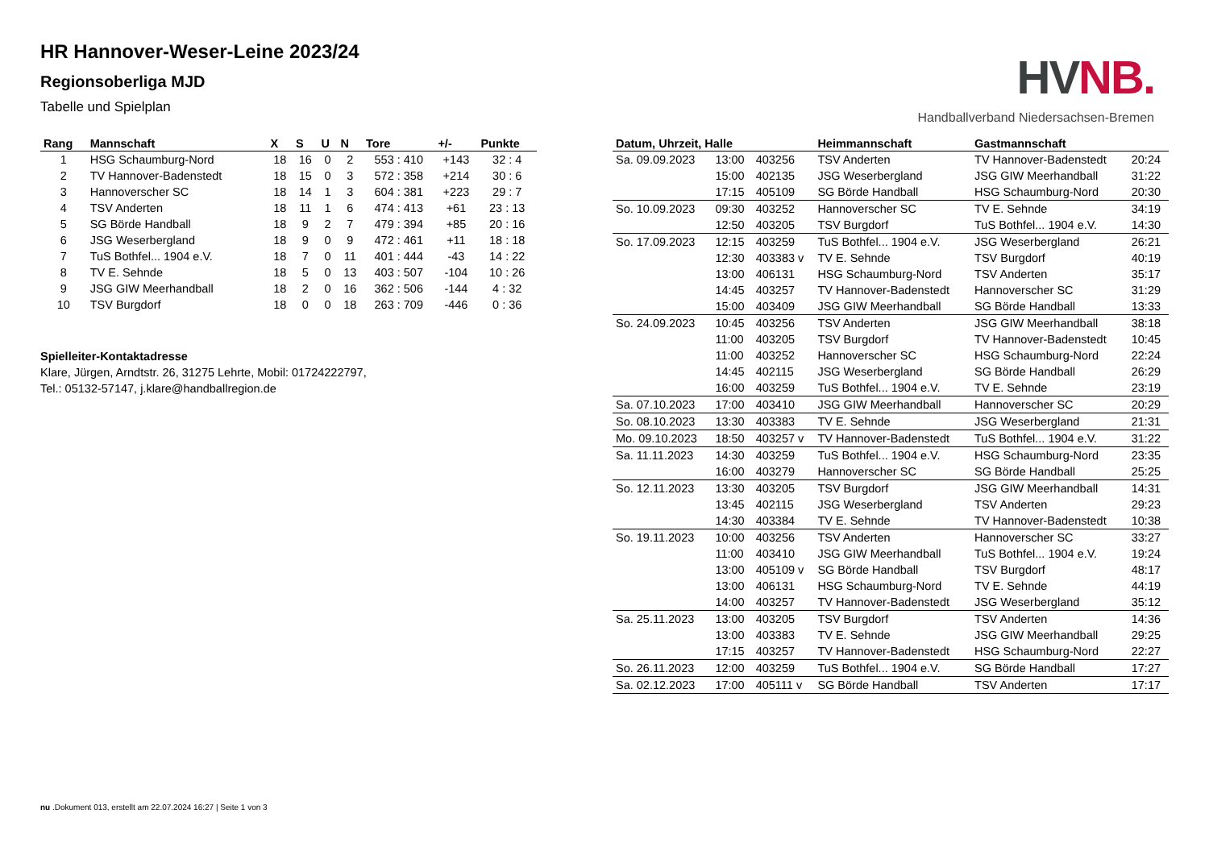HR Hannover-Weser-Leine 2023/24
Regionsoberliga MJD
Tabelle und Spielplan
HV NB.
Handballverband Niedersachsen-Bremen
| Rang | Mannschaft | X | S | U | N | Tore | +/- | Punkte |
| --- | --- | --- | --- | --- | --- | --- | --- | --- |
| 1 | HSG Schaumburg-Nord | 18 | 16 | 0 | 2 | 553 : 410 | +143 | 32 : 4 |
| 2 | TV Hannover-Badenstedt | 18 | 15 | 0 | 3 | 572 : 358 | +214 | 30 : 6 |
| 3 | Hannoverscher SC | 18 | 14 | 1 | 3 | 604 : 381 | +223 | 29 : 7 |
| 4 | TSV Anderten | 18 | 11 | 1 | 6 | 474 : 413 | +61 | 23 : 13 |
| 5 | SG Börde Handball | 18 | 9 | 2 | 7 | 479 : 394 | +85 | 20 : 16 |
| 6 | JSG Weserbergland | 18 | 9 | 0 | 9 | 472 : 461 | +11 | 18 : 18 |
| 7 | TuS Bothfel... 1904 e.V. | 18 | 7 | 0 | 11 | 401 : 444 | -43 | 14 : 22 |
| 8 | TV E. Sehnde | 18 | 5 | 0 | 13 | 403 : 507 | -104 | 10 : 26 |
| 9 | JSG GIW Meerhandball | 18 | 2 | 0 | 16 | 362 : 506 | -144 | 4 : 32 |
| 10 | TSV Burgdorf | 18 | 0 | 0 | 18 | 263 : 709 | -446 | 0 : 36 |
Spielleiter-Kontaktadresse
Klare, Jürgen, Arndtstr. 26, 31275 Lehrte, Mobil: 01724222797,
Tel.: 05132-57147, j.klare@handballregion.de
| Datum, Uhrzeit, Halle | | | Heimmannschaft | Gastmannschaft | |
| --- | --- | --- | --- | --- | --- |
| Sa. 09.09.2023 | 13:00 | 403256 | TSV Anderten | TV Hannover-Badenstedt | 20:24 |
| | 15:00 | 402135 | JSG Weserbergland | JSG GIW Meerhandball | 31:22 |
| | 17:15 | 405109 | SG Börde Handball | HSG Schaumburg-Nord | 20:30 |
| So. 10.09.2023 | 09:30 | 403252 | Hannoverscher SC | TV E. Sehnde | 34:19 |
| | 12:50 | 403205 | TSV Burgdorf | TuS Bothfel... 1904 e.V. | 14:30 |
| So. 17.09.2023 | 12:15 | 403259 | TuS Bothfel... 1904 e.V. | JSG Weserbergland | 26:21 |
| | 12:30 | 403383 v | TV E. Sehnde | TSV Burgdorf | 40:19 |
| | 13:00 | 406131 | HSG Schaumburg-Nord | TSV Anderten | 35:17 |
| | 14:45 | 403257 | TV Hannover-Badenstedt | Hannoverscher SC | 31:29 |
| | 15:00 | 403409 | JSG GIW Meerhandball | SG Börde Handball | 13:33 |
| So. 24.09.2023 | 10:45 | 403256 | TSV Anderten | JSG GIW Meerhandball | 38:18 |
| | 11:00 | 403205 | TSV Burgdorf | TV Hannover-Badenstedt | 10:45 |
| | 11:00 | 403252 | Hannoverscher SC | HSG Schaumburg-Nord | 22:24 |
| | 14:45 | 402115 | JSG Weserbergland | SG Börde Handball | 26:29 |
| | 16:00 | 403259 | TuS Bothfel... 1904 e.V. | TV E. Sehnde | 23:19 |
| Sa. 07.10.2023 | 17:00 | 403410 | JSG GIW Meerhandball | Hannoverscher SC | 20:29 |
| So. 08.10.2023 | 13:30 | 403383 | TV E. Sehnde | JSG Weserbergland | 21:31 |
| Mo. 09.10.2023 | 18:50 | 403257 v | TV Hannover-Badenstedt | TuS Bothfel... 1904 e.V. | 31:22 |
| Sa. 11.11.2023 | 14:30 | 403259 | TuS Bothfel... 1904 e.V. | HSG Schaumburg-Nord | 23:35 |
| | 16:00 | 403279 | Hannoverscher SC | SG Börde Handball | 25:25 |
| So. 12.11.2023 | 13:30 | 403205 | TSV Burgdorf | JSG GIW Meerhandball | 14:31 |
| | 13:45 | 402115 | JSG Weserbergland | TSV Anderten | 29:23 |
| | 14:30 | 403384 | TV E. Sehnde | TV Hannover-Badenstedt | 10:38 |
| So. 19.11.2023 | 10:00 | 403256 | TSV Anderten | Hannoverscher SC | 33:27 |
| | 11:00 | 403410 | JSG GIW Meerhandball | TuS Bothfel... 1904 e.V. | 19:24 |
| | 13:00 | 405109 v | SG Börde Handball | TSV Burgdorf | 48:17 |
| | 13:00 | 406131 | HSG Schaumburg-Nord | TV E. Sehnde | 44:19 |
| | 14:00 | 403257 | TV Hannover-Badenstedt | JSG Weserbergland | 35:12 |
| Sa. 25.11.2023 | 13:00 | 403205 | TSV Burgdorf | TSV Anderten | 14:36 |
| | 13:00 | 403383 | TV E. Sehnde | JSG GIW Meerhandball | 29:25 |
| | 17:15 | 403257 | TV Hannover-Badenstedt | HSG Schaumburg-Nord | 22:27 |
| So. 26.11.2023 | 12:00 | 403259 | TuS Bothfel... 1904 e.V. | SG Börde Handball | 17:27 |
| Sa. 02.12.2023 | 17:00 | 405111 v | SG Börde Handball | TSV Anderten | 17:17 |
nu .Dokument 013, erstellt am 22.07.2024 16:27 | Seite 1 von 3